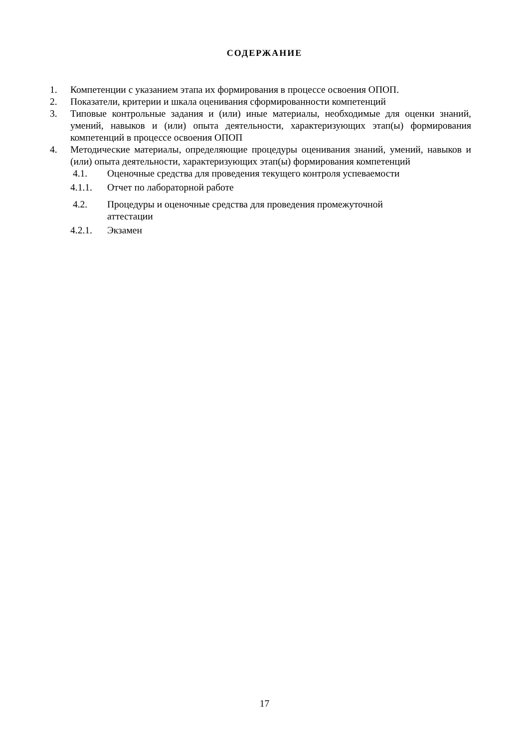СОДЕРЖАНИЕ
1. Компетенции с указанием этапа их формирования в процессе освоения ОПОП.
2. Показатели, критерии и шкала оценивания сформированности компетенций
3. Типовые контрольные задания и (или) иные материалы, необходимые для оценки знаний, умений, навыков и (или) опыта деятельности, характеризующих этап(ы) формирования компетенций в процессе освоения ОПОП
4. Методические материалы, определяющие процедуры оценивания знаний, умений, навыков и (или) опыта деятельности, характеризующих этап(ы) формирования компетенций
4.1. Оценочные средства для проведения текущего контроля успеваемости
4.1.1. Отчет по лабораторной работе
4.2. Процедуры и оценочные средства для проведения промежуточной аттестации
4.2.1. Экзамен
17